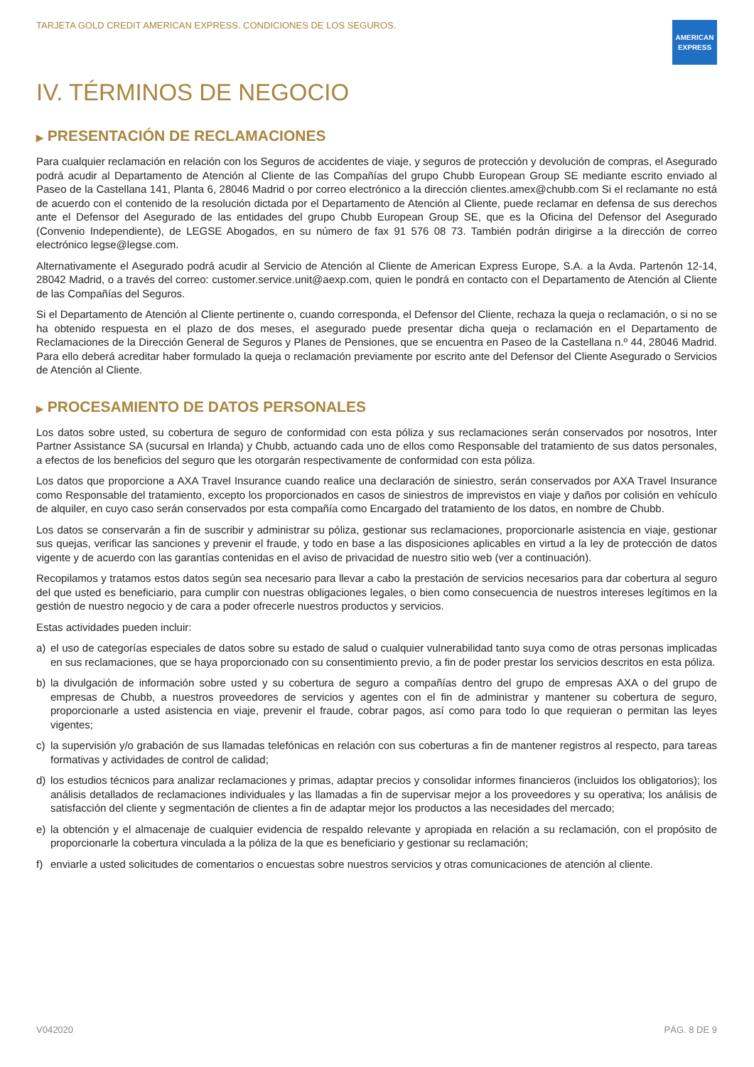TARJETA GOLD CREDIT AMERICAN EXPRESS. CONDICIONES DE LOS SEGUROS.
AMERICAN
EXPRESS
IV. TÉRMINOS DE NEGOCIO
▶ PRESENTACIÓN DE RECLAMACIONES
Para cualquier reclamación en relación con los Seguros de accidentes de viaje, y seguros de protección y devolución de compras, el Asegurado podrá acudir al Departamento de Atención al Cliente de las Compañías del grupo Chubb European Group SE mediante escrito enviado al Paseo de la Castellana 141, Planta 6, 28046 Madrid o por correo electrónico a la dirección clientes.amex@chubb.com Si el reclamante no está de acuerdo con el contenido de la resolución dictada por el Departamento de Atención al Cliente, puede reclamar en defensa de sus derechos ante el Defensor del Asegurado de las entidades del grupo Chubb European Group SE, que es la Oficina del Defensor del Asegurado (Convenio Independiente), de LEGSE Abogados, en su número de fax 91 576 08 73. También podrán dirigirse a la dirección de correo electrónico legse@legse.com.
Alternativamente el Asegurado podrá acudir al Servicio de Atención al Cliente de American Express Europe, S.A. a la Avda. Partenón 12-14, 28042 Madrid, o a través del correo: customer.service.unit@aexp.com, quien le pondrá en contacto con el Departamento de Atención al Cliente de las Compañías del Seguros.
Si el Departamento de Atención al Cliente pertinente o, cuando corresponda, el Defensor del Cliente, rechaza la queja o reclamación, o si no se ha obtenido respuesta en el plazo de dos meses, el asegurado puede presentar dicha queja o reclamación en el Departamento de Reclamaciones de la Dirección General de Seguros y Planes de Pensiones, que se encuentra en Paseo de la Castellana n.º 44, 28046 Madrid. Para ello deberá acreditar haber formulado la queja o reclamación previamente por escrito ante del Defensor del Cliente Asegurado o Servicios de Atención al Cliente.
▶ PROCESAMIENTO DE DATOS PERSONALES
Los datos sobre usted, su cobertura de seguro de conformidad con esta póliza y sus reclamaciones serán conservados por nosotros, Inter Partner Assistance SA (sucursal en Irlanda) y Chubb, actuando cada uno de ellos como Responsable del tratamiento de sus datos personales, a efectos de los beneficios del seguro que les otorgarán respectivamente de conformidad con esta póliza.
Los datos que proporcione a AXA Travel Insurance cuando realice una declaración de siniestro, serán conservados por AXA Travel Insurance como Responsable del tratamiento, excepto los proporcionados en casos de siniestros de imprevistos en viaje y daños por colisión en vehículo de alquiler, en cuyo caso serán conservados por esta compañía como Encargado del tratamiento de los datos, en nombre de Chubb.
Los datos se conservarán a fin de suscribir y administrar su póliza, gestionar sus reclamaciones, proporcionarle asistencia en viaje, gestionar sus quejas, verificar las sanciones y prevenir el fraude, y todo en base a las disposiciones aplicables en virtud a la ley de protección de datos vigente y de acuerdo con las garantías contenidas en el aviso de privacidad de nuestro sitio web (ver a continuación).
Recopilamos y tratamos estos datos según sea necesario para llevar a cabo la prestación de servicios necesarios para dar cobertura al seguro del que usted es beneficiario, para cumplir con nuestras obligaciones legales, o bien como consecuencia de nuestros intereses legítimos en la gestión de nuestro negocio y de cara a poder ofrecerle nuestros productos y servicios.
Estas actividades pueden incluir:
a) el uso de categorías especiales de datos sobre su estado de salud o cualquier vulnerabilidad tanto suya como de otras personas implicadas en sus reclamaciones, que se haya proporcionado con su consentimiento previo, a fin de poder prestar los servicios descritos en esta póliza.
b) la divulgación de información sobre usted y su cobertura de seguro a compañías dentro del grupo de empresas AXA o del grupo de empresas de Chubb, a nuestros proveedores de servicios y agentes con el fin de administrar y mantener su cobertura de seguro, proporcionarle a usted asistencia en viaje, prevenir el fraude, cobrar pagos, así como para todo lo que requieran o permitan las leyes vigentes;
c) la supervisión y/o grabación de sus llamadas telefónicas en relación con sus coberturas a fin de mantener registros al respecto, para tareas formativas y actividades de control de calidad;
d) los estudios técnicos para analizar reclamaciones y primas, adaptar precios y consolidar informes financieros (incluidos los obligatorios); los análisis detallados de reclamaciones individuales y las llamadas a fin de supervisar mejor a los proveedores y su operativa; los análisis de satisfacción del cliente y segmentación de clientes a fin de adaptar mejor los productos a las necesidades del mercado;
e) la obtención y el almacenaje de cualquier evidencia de respaldo relevante y apropiada en relación a su reclamación, con el propósito de proporcionarle la cobertura vinculada a la póliza de la que es beneficiario y gestionar su reclamación;
f) enviarle a usted solicitudes de comentarios o encuestas sobre nuestros servicios y otras comunicaciones de atención al cliente.
V042020 PÁG. 8 DE 9